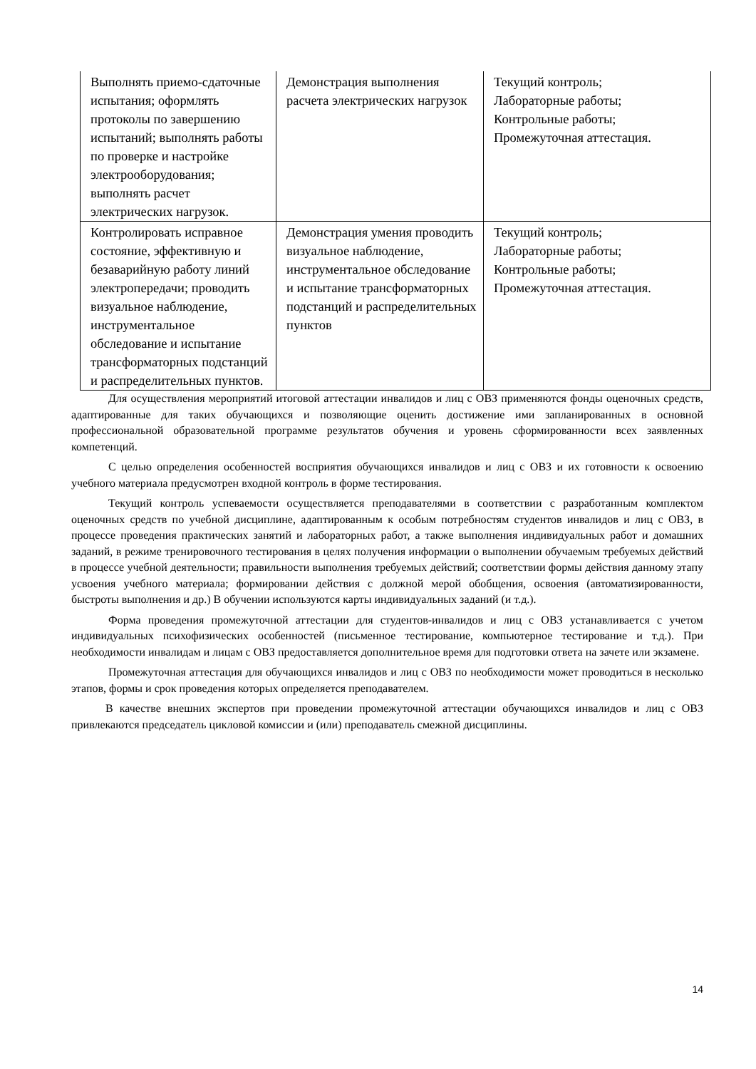| Выполнять приемо-сдаточные испытания; оформлять протоколы по завершению испытаний; выполнять работы по проверке и настройке электрооборудования; выполнять расчет электрических нагрузок. | Демонстрация выполнения расчета электрических нагрузок | Текущий контроль; Лабораторные работы; Контрольные работы; Промежуточная аттестация. |
| Контролировать исправное состояние, эффективную и безаварийную работу линий электропередачи; проводить визуальное наблюдение, инструментальное обследование и испытание трансформаторных подстанций и распределительных пунктов. | Демонстрация умения проводить визуальное наблюдение, инструментальное обследование и испытание трансформаторных подстанций и распределительных пунктов | Текущий контроль; Лабораторные работы; Контрольные работы; Промежуточная аттестация. |
Для осуществления мероприятий итоговой аттестации инвалидов и лиц с ОВЗ применяются фонды оценочных средств, адаптированные для таких обучающихся и позволяющие оценить достижение ими запланированных в основной профессиональной образовательной программе результатов обучения и уровень сформированности всех заявленных компетенций.
С целью определения особенностей восприятия обучающихся инвалидов и лиц с ОВЗ и их готовности к освоению учебного материала предусмотрен входной контроль в форме тестирования.
Текущий контроль успеваемости осуществляется преподавателями в соответствии с разработанным комплектом оценочных средств по учебной дисциплине, адаптированным к особым потребностям студентов инвалидов и лиц с ОВЗ, в процессе проведения практических занятий и лабораторных работ, а также выполнения индивидуальных работ и домашних заданий, в режиме тренировочного тестирования в целях получения информации о выполнении обучаемым требуемых действий в процессе учебной деятельности; правильности выполнения требуемых действий; соответствии формы действия данному этапу усвоения учебного материала; формировании действия с должной мерой обобщения, освоения (автоматизированности, быстроты выполнения и др.) В обучении используются карты индивидуальных заданий (и т.д.).
Форма проведения промежуточной аттестации для студентов-инвалидов и лиц с ОВЗ устанавливается с учетом индивидуальных психофизических особенностей (письменное тестирование, компьютерное тестирование и т.д.). При необходимости инвалидам и лицам с ОВЗ предоставляется дополнительное время для подготовки ответа на зачете или экзамене.
Промежуточная аттестация для обучающихся инвалидов и лиц с ОВЗ по необходимости может проводиться в несколько этапов, формы и срок проведения которых определяется преподавателем.
В качестве внешних экспертов при проведении промежуточной аттестации обучающихся инвалидов и лиц с ОВЗ привлекаются председатель цикловой комиссии и (или) преподаватель смежной дисциплины.
14